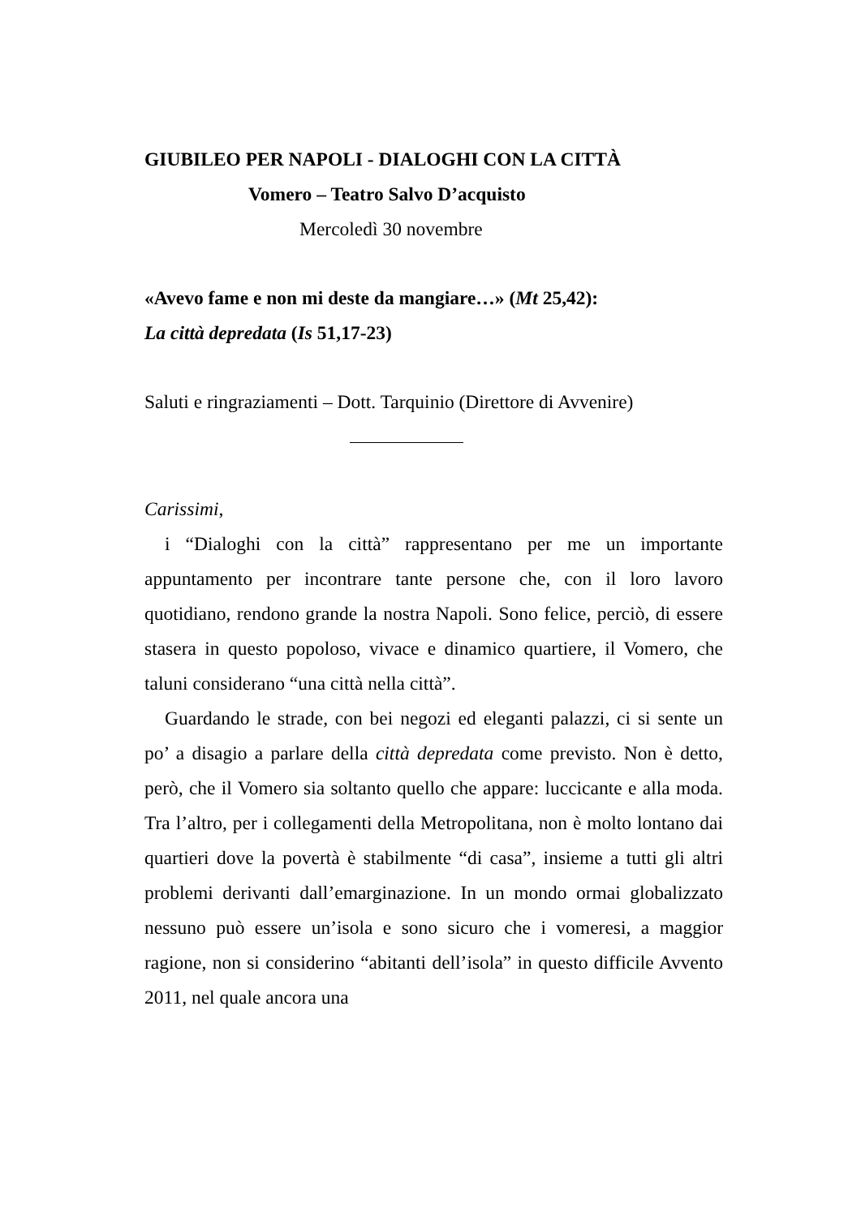GIUBILEO PER NAPOLI - DIALOGHI CON LA CITTÀ
Vomero – Teatro Salvo D’acquisto
Mercoledì 30 novembre
«Avevo fame e non mi deste da mangiare…» (Mt 25,42):
La città depredata (Is 51,17-23)
Saluti e ringraziamenti – Dott. Tarquinio (Direttore di Avvenire)
Carissimi,
i “Dialoghi con la città” rappresentano per me un importante appuntamento per incontrare tante persone che, con il loro lavoro quotidiano, rendono grande la nostra Napoli. Sono felice, perciò, di essere stasera in questo popoloso, vivace e dinamico quartiere, il Vomero, che taluni considerano “una città nella città”.
Guardando le strade, con bei negozi ed eleganti palazzi, ci si sente un po’ a disagio a parlare della città depredata come previsto. Non è detto, però, che il Vomero sia soltanto quello che appare: luccicante e alla moda. Tra l’altro, per i collegamenti della Metropolitana, non è molto lontano dai quartieri dove la povertà è stabilmente “di casa”, insieme a tutti gli altri problemi derivanti dall’emarginazione. In un mondo ormai globalizzato nessuno può essere un’isola e sono sicuro che i vomeresi, a maggior ragione, non si considerino “abitanti dell’isola” in questo difficile Avvento 2011, nel quale ancora una